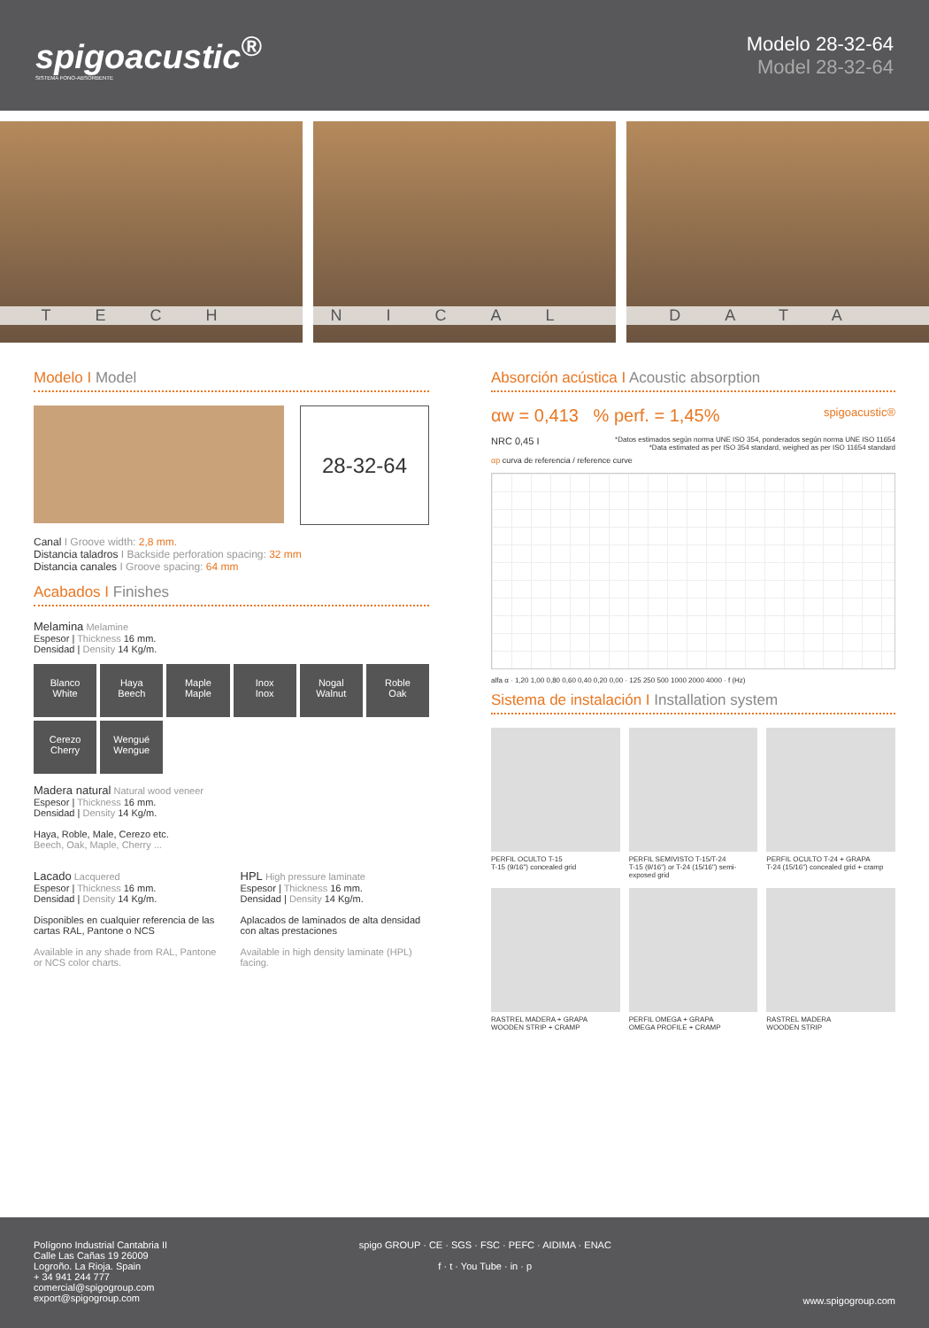spigoacustic<sup>®</sup>
SISTEMA FONO-ABSORBENTE
Modelo 28-32-64
Model 28-32-64
TECH
NICAL
DATA
Modelo I Model
28-32-64
Canal I Groove width: 2,8 mm.
Distancia taladros I Backside perforation spacing: 32 mm
Distancia canales I Groove spacing: 64 mm
Acabados I Finishes
Melamina Melamine
Espesor | Thickness 16 mm.
Densidad | Density 14 Kg/m.
Blanco
White
Haya
Beech
Maple
Maple
Inox
Inox
Nogal
Walnut
Roble
Oak
Cerezo
Cherry
Wengué
Wengue
Madera natural Natural wood veneer
Espesor | Thickness 16 mm.
Densidad | Density 14 Kg/m.
Haya, Roble, Male, Cerezo etc.
Beech, Oak, Maple, Cherry ...
Lacado Lacquered
Espesor | Thickness 16 mm.
Densidad | Density 14 Kg/m.
Disponibles en cualquier referencia de las cartas RAL, Pantone o NCS
Available in any shade from RAL, Pantone or NCS color charts.
HPL High pressure laminate
Espesor | Thickness 16 mm.
Densidad | Density 14 Kg/m.
Aplacados de laminados de alta densidad con altas prestaciones
Available in high density laminate (HPL) facing.
Absorción acústica I Acoustic absorption
αw = 0,413 % perf. = 1,45% spigoacustic®
NRC 0,45 I *Datos estimados según norma UNE ISO 354, ponderados según norma UNE ISO 11654
*Data estimated as per ISO 354 standard, weighed as per ISO 11654 standard
αp curva de referencia / reference curve
alfa α · 1,20 1,00 0,80 0,60 0,40 0,20 0,00 · 125 250 500 1000 2000 4000 · f (Hz)
Sistema de instalación I Installation system
PERFIL OCULTO T-15
T-15 (9/16") concealed grid
PERFIL SEMIVISTO T-15/T-24
T-15 (9/16") or T-24 (15/16") semi-exposed grid
PERFIL OCULTO T-24 + GRAPA
T-24 (15/16") concealed grid + cramp
RASTREL MADERA + GRAPA
WOODEN STRIP + CRAMP
PERFIL OMEGA + GRAPA
OMEGA PROFILE + CRAMP
RASTREL MADERA
WOODEN STRIP
Polígono Industrial Cantabria II
Calle Las Cañas 19 26009
Logroño. La Rioja. Spain
+ 34 941 244 777
comercial@spigogroup.com
export@spigogroup.com
spigo GROUP · CE · SGS · FSC · PEFC · AIDIMA · ENAC
f · t · You Tube · in · p
www.spigogroup.com